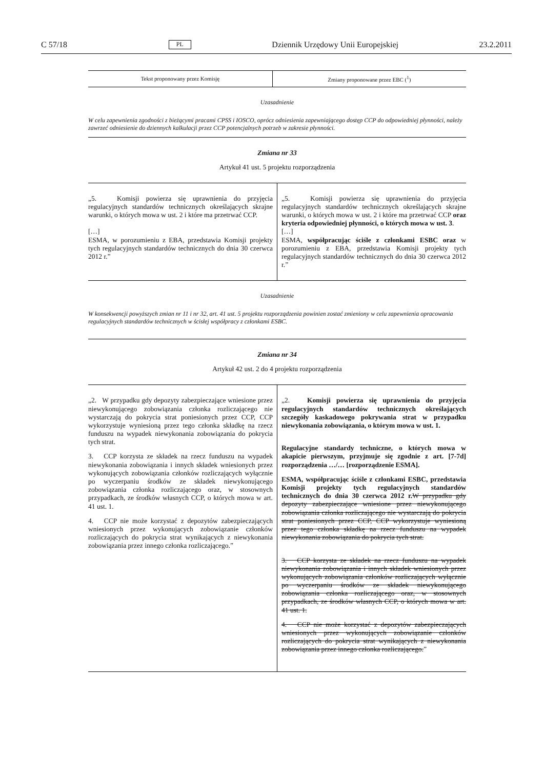C 57/18 PL Dziennik Urzędowy Unii Europejskiej 23.2.2011
| Tekst proponowany przez Komisję | Zmiany proponowane przez EBC (<sup>1</sup>) |
| --- | --- |
Uzasadnienie
W celu zapewnienia zgodności z bieżącymi pracami CPSS i IOSCO, oprócz odniesienia zapewniającego dostęp CCP do odpowiedniej płynności, należy zawrzeć odniesienie do dziennych kalkulacji przez CCP potencjalnych potrzeb w zakresie płynności.
Zmiana nr 33
Artykuł 41 ust. 5 projektu rozporządzenia
| „5. Komisji powierza się uprawnienia do przyjęcia regulacyjnych standardów technicznych określających skrajne warunki, o których mowa w ust. 2 i które ma przetrwać CCP. […] ESMA, w porozumieniu z EBA, przedstawia Komisji projekty tych regulacyjnych standardów technicznych do dnia 30 czerwca 2012 r.” | „5. Komisji powierza się uprawnienia do przyjęcia regulacyjnych standardów technicznych określających skrajne warunki, o których mowa w ust. 2 i które ma przetrwać CCP oraz kryteria odpowiedniej płynności, o których mowa w ust. 3 . […] ESMA, współpracując ściśle z członkami ESBC oraz w porozumieniu z EBA, przedstawia Komisji projekty tych regulacyjnych standardów technicznych do dnia 30 czerwca 2012 r.” |
Uzasadnienie
W konsekwencji powyższych zmian nr 11 i nr 32, art. 41 ust. 5 projektu rozporządzenia powinien zostać zmieniony w celu zapewnienia opracowania regulacyjnych standardów technicznych w ścisłej współpracy z członkami ESBC.
Zmiana nr 34
Artykuł 42 ust. 2 do 4 projektu rozporządzenia
| „2. W przypadku gdy depozyty zabezpieczające wniesione przez niewykonującego zobowiązania członka rozliczającego nie wystarczają do pokrycia strat poniesionych przez CCP, CCP wykorzystuje wyniesioną przez tego członka składkę na rzecz funduszu na wypadek niewykonania zobowiązania do pokrycia tych strat. 3. CCP korzysta ze składek na rzecz funduszu na wypadek niewykonania zobowiązania i innych składek wniesionych przez wykonujących zobowiązania członków rozliczających wyłącznie po wyczerpaniu środków ze składek niewykonującego zobowiązania członka rozliczającego oraz, w stosownych przypadkach, ze środków własnych CCP, o których mowa w art. 41 ust. 1. 4. CCP nie może korzystać z depozytów zabezpieczających wniesionych przez wykonujących zobowiązanie członków rozliczających do pokrycia strat wynikających z niewykonania zobowiązania przez innego członka rozliczającego.” | „2. Komisji powierza się uprawnienia do przyjęcia regulacyjnych standardów technicznych określających szczegóły kaskadowego pokrywania strat w przypadku niewykonania zobowiązania, o którym mowa w ust. 1. Regulacyjne standardy techniczne, o których mowa w akapicie pierwszym, przyjmuje się zgodnie z art. [7-7d] rozporządzenia …/… [rozporządzenie ESMA]. ESMA, współpracując ściśle z członkami ESBC, przedstawia Komisji projekty tych regulacyjnych standardów technicznych do dnia 30 czerwca 2012 r. W przypadku gdy depozyty zabezpieczające wniesione przez niewykonującego zobowiązania członka rozliczającego nie wystarczają do pokrycia strat poniesionych przez CCP, CCP wykorzystuje wyniesioną przez tego członka składkę na rzecz funduszu na wypadek niewykonania zobowiązania do pokrycia tych strat. 3. CCP korzysta ze składek na rzecz funduszu na wypadek niewykonania zobowiązania i innych składek wniesionych przez wykonujących zobowiązania członków rozliczających wyłącznie po wyczerpaniu środków ze składek niewykonującego zobowiązania członka rozliczającego oraz, w stosownych przypadkach, ze środków własnych CCP, o których mowa w art. 41 ust. 1. 4. CCP nie może korzystać z depozytów zabezpieczających wniesionych przez wykonujących zobowiązanie członków rozliczających do pokrycia strat wynikających z niewykonania zobowiązania przez innego członka rozliczającego. ” |